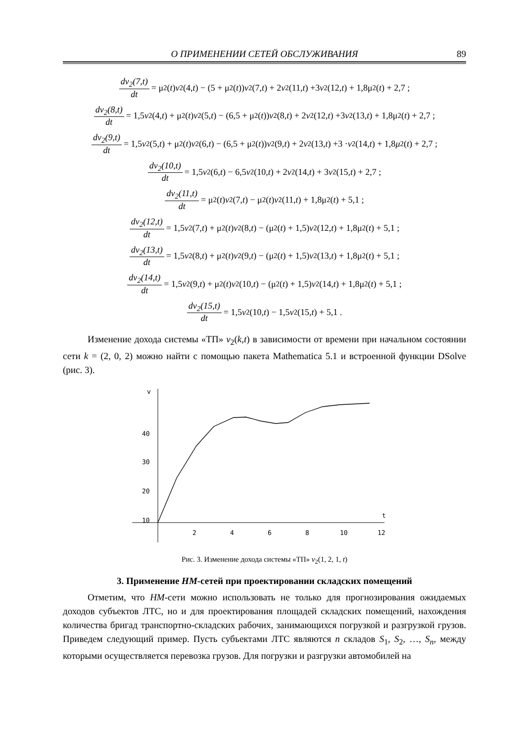О ПРИМЕНЕНИИ СЕТЕЙ ОБСЛУЖИВАНИЯ 89
dv<sub>2</sub>(7,t) dt = μ<sub>2</sub>(t) v<sub>2</sub>(4, t) − (5 + μ<sub>2</sub>(t)) v<sub>2</sub>(7, t) + 2 v<sub>2</sub>(11, t) +3 v<sub>2</sub>(12, t) + 1,8μ<sub>2</sub>(t) + 2,7 ;
dv<sub>2</sub>(8,t) dt = 1,5 v<sub>2</sub>(4, t) + μ<sub>2</sub>(t) v<sub>2</sub>(5, t) − (6,5 + μ<sub>2</sub>(t)) v<sub>2</sub>(8, t) + 2 v<sub>2</sub>(12, t) +3 v<sub>2</sub>(13, t) + 1,8μ<sub>2</sub>(t) + 2,7 ;
dv<sub>2</sub>(9,t) dt = 1,5 v<sub>2</sub>(5, t) + μ<sub>2</sub>(t) v<sub>2</sub>(6, t) − (6,5 + μ<sub>2</sub>(t)) v<sub>2</sub>(9, t) + 2 v<sub>2</sub>(13, t) +3 · v<sub>2</sub>(14, t) + 1,8 μ<sub>2</sub>(t) + 2,7 ;
dv<sub>2</sub>(10,t) dt = 1,5 v<sub>2</sub>(6, t) − 6,5 v<sub>2</sub>(10, t) + 2 v<sub>2</sub>(14, t) + 3 v<sub>2</sub>(15, t) + 2,7 ;
dv<sub>2</sub>(11,t) dt = μ<sub>2</sub>(t) v<sub>2</sub>(7, t) − μ<sub>2</sub>(t) v<sub>2</sub>(11, t) + 1,8μ<sub>2</sub>(t) + 5,1 ;
dv<sub>2</sub>(12,t) dt = 1,5 v<sub>2</sub>(7, t) + μ<sub>2</sub>(t) v<sub>2</sub>(8, t) − (μ<sub>2</sub>(t) + 1,5) v<sub>2</sub>(12, t) + 1,8μ<sub>2</sub>(t) + 5,1 ;
dv<sub>2</sub>(13,t) dt = 1,5 v<sub>2</sub>(8, t) + μ<sub>2</sub>(t) v<sub>2</sub>(9, t) − (μ<sub>2</sub>(t) + 1,5) v<sub>2</sub>(13, t) + 1,8μ<sub>2</sub>(t) + 5,1 ;
dv<sub>2</sub>(14,t) dt = 1,5 v<sub>2</sub>(9, t) + μ<sub>2</sub>(t) v<sub>2</sub>(10, t) − (μ<sub>2</sub>(t) + 1,5) v<sub>2</sub>(14, t) + 1,8μ<sub>2</sub>(t) + 5,1 ;
dv<sub>2</sub>(15,t) dt = 1,5 v<sub>2</sub>(10, t) − 1,5 v<sub>2</sub>(15, t) + 5,1 .
Изменение дохода системы «ТП» v<sub>2</sub>(k,t) в зависимости от времени при начальном состоянии сети k = (2, 0, 2) можно найти с помощью пакета Mathematica 5.1 и встроенной функции DSolve (рис. 3).
v
40
30
20
10
t
2
4
6
8
10
12
Рис. 3. Изменение дохода системы «ТП» v<sub>2</sub>(1, 2, 1, t)
3. Применение HM-сетей при проектировании складских помещений
Отметим, что HM-сети можно использовать не только для прогнозирования ожидаемых доходов субъектов ЛТС, но и для проектирования площадей складских помещений, нахождения количества бригад транспортно-складских рабочих, занимающихся погрузкой и разгрузкой грузов. Приведем следующий пример. Пусть субъектами ЛТС являются n складов S<sub>1</sub>, S<sub>2</sub>, …, S<sub>n</sub>, между которыми осуществляется перевозка грузов. Для погрузки и разгрузки автомобилей на